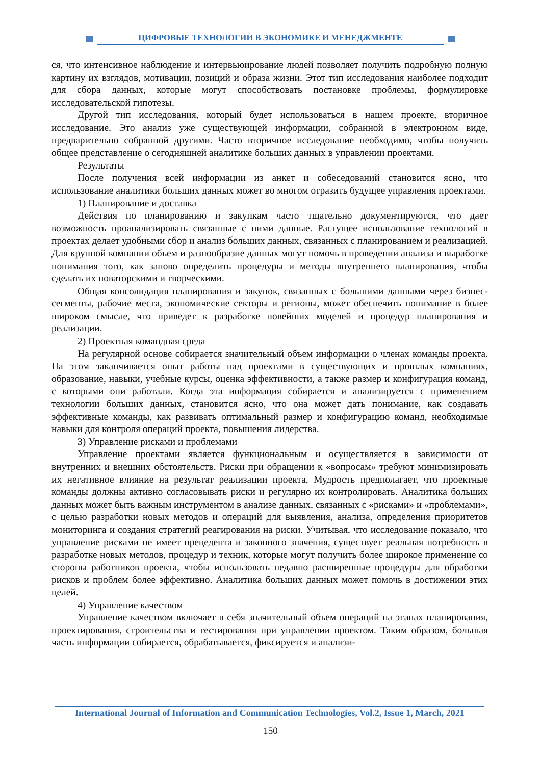ЦИФРОВЫЕ ТЕХНОЛОГИИ В ЭКОНОМИКЕ И МЕНЕДЖМЕНТЕ
ся, что интенсивное наблюдение и интервьюирование людей позволяет получить подробную полную картину их взглядов, мотивации, позиций и образа жизни. Этот тип исследования наиболее подходит для сбора данных, которые могут способствовать постановке проблемы, формулировке исследовательской гипотезы.
Другой тип исследования, который будет использоваться в нашем проекте, вторичное исследование. Это анализ уже существующей информации, собранной в электронном виде, предварительно собранной другими. Часто вторичное исследование необходимо, чтобы получить общее представление о сегодняшней аналитике больших данных в управлении проектами.
Результаты
После получения всей информации из анкет и собеседований становится ясно, что использование аналитики больших данных может во многом отразить будущее управления проектами.
1) Планирование и доставка
Действия по планированию и закупкам часто тщательно документируются, что дает возможность проанализировать связанные с ними данные. Растущее использование технологий в проектах делает удобными сбор и анализ больших данных, связанных с планированием и реализацией. Для крупной компании объем и разнообразие данных могут помочь в проведении анализа и выработке понимания того, как заново определить процедуры и методы внутреннего планирования, чтобы сделать их новаторскими и творческими.
Общая консолидация планирования и закупок, связанных с большими данными через бизнес-сегменты, рабочие места, экономические секторы и регионы, может обеспечить понимание в более широком смысле, что приведет к разработке новейших моделей и процедур планирования и реализации.
2) Проектная командная среда
На регулярной основе собирается значительный объем информации о членах команды проекта. На этом заканчивается опыт работы над проектами в существующих и прошлых компаниях, образование, навыки, учебные курсы, оценка эффективности, а также размер и конфигурация команд, с которыми они работали. Когда эта информация собирается и анализируется с применением технологии больших данных, становится ясно, что она может дать понимание, как создавать эффективные команды, как развивать оптимальный размер и конфигурацию команд, необходимые навыки для контроля операций проекта, повышения лидерства.
3) Управление рисками и проблемами
Управление проектами является функциональным и осуществляется в зависимости от внутренних и внешних обстоятельств. Риски при обращении к «вопросам» требуют минимизировать их негативное влияние на результат реализации проекта. Мудрость предполагает, что проектные команды должны активно согласовывать риски и регулярно их контролировать. Аналитика больших данных может быть важным инструментом в анализе данных, связанных с «рисками» и «проблемами», с целью разработки новых методов и операций для выявления, анализа, определения приоритетов мониторинга и создания стратегий реагирования на риски. Учитывая, что исследование показало, что управление рисками не имеет прецедента и законного значения, существует реальная потребность в разработке новых методов, процедур и техник, которые могут получить более широкое применение со стороны работников проекта, чтобы использовать недавно расширенные процедуры для обработки рисков и проблем более эффективно. Аналитика больших данных может помочь в достижении этих целей.
4) Управление качеством
Управление качеством включает в себя значительный объем операций на этапах планирования, проектирования, строительства и тестирования при управлении проектом. Таким образом, большая часть информации собирается, обрабатывается, фиксируется и анализи-
International Journal of Information and Communication Technologies, Vol.2, Issue 1, March, 2021
150